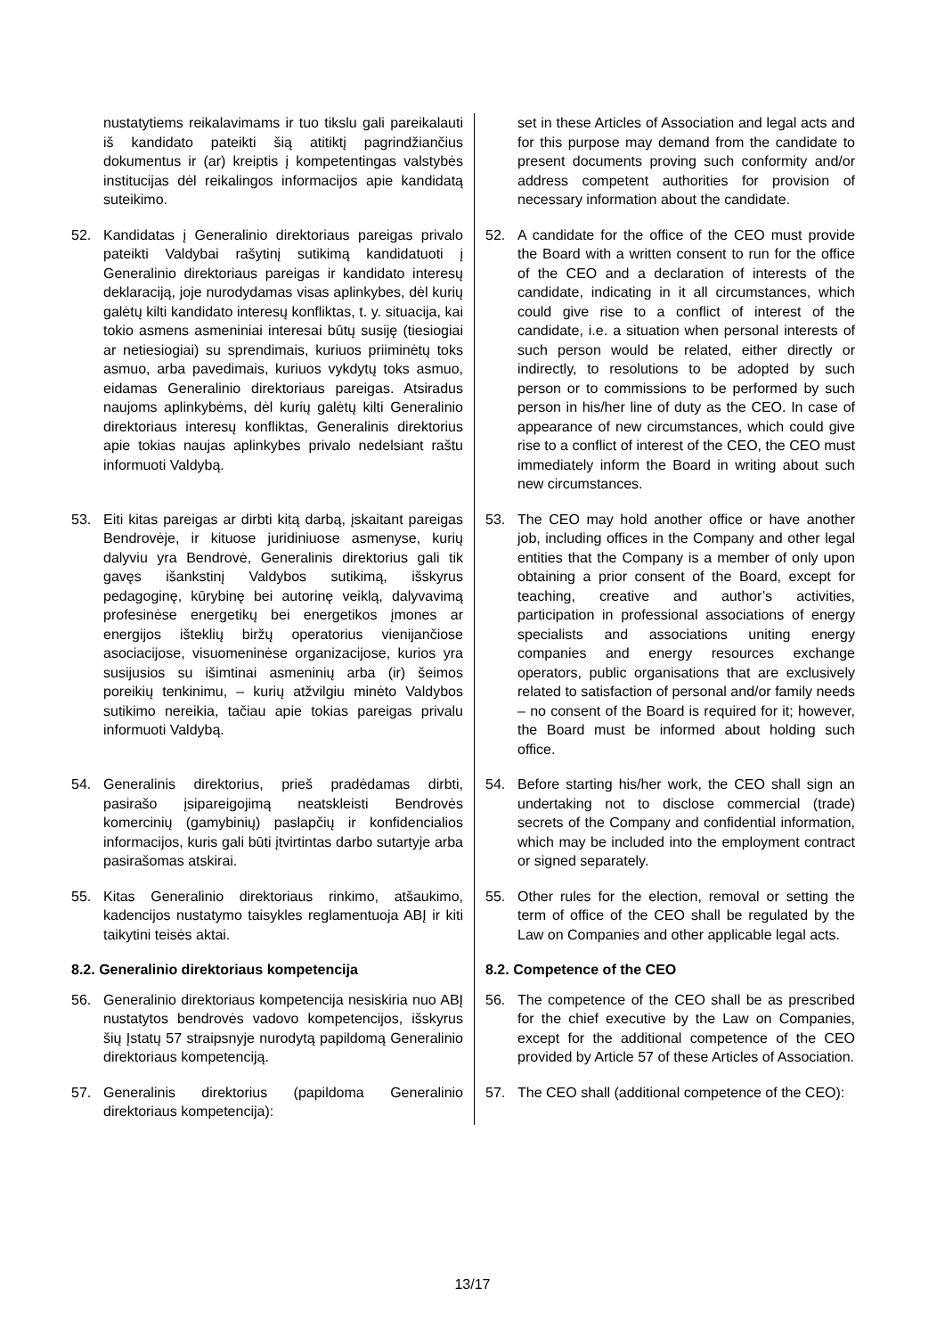| nustatytiems reikalavimams ir tuo tikslu gali pareikalauti iš kandidato pateikti šią atitiktį pagrindžiančius dokumentus ir (ar) kreiptis į kompetentingas valstybės institucijas dėl reikalingos informacijos apie kandidatą suteikimo. | set in these Articles of Association and legal acts and for this purpose may demand from the candidate to present documents proving such conformity and/or address competent authorities for provision of necessary information about the candidate. |
| 52. Kandidatas į Generalinio direktoriaus pareigas privalo pateikti Valdybai rašytinį sutikimą kandidatuoti į Generalinio direktoriaus pareigas ir kandidato interesų deklaraciją, joje nurodydamas visas aplinkybes, dėl kurių galėtų kilti kandidato interesų konfliktas, t. y. situacija, kai tokio asmens asmeniniai interesai būtų susiję (tiesiogiai ar netiesiogiai) su sprendimais, kuriuos priiminėtų toks asmuo, arba pavedimais, kuriuos vykdytų toks asmuo, eidamas Generalinio direktoriaus pareigas. Atsiradus naujoms aplinkybėms, dėl kurių galėtų kilti Generalinio direktoriaus interesų konfliktas, Generalinis direktorius apie tokias naujas aplinkybes privalo nedelsiant raštu informuoti Valdybą. | 52. A candidate for the office of the CEO must provide the Board with a written consent to run for the office of the CEO and a declaration of interests of the candidate, indicating in it all circumstances, which could give rise to a conflict of interest of the candidate, i.e. a situation when personal interests of such person would be related, either directly or indirectly, to resolutions to be adopted by such person or to commissions to be performed by such person in his/her line of duty as the CEO. In case of appearance of new circumstances, which could give rise to a conflict of interest of the CEO, the CEO must immediately inform the Board in writing about such new circumstances. |
| 53. Eiti kitas pareigas ar dirbti kitą darbą, įskaitant pareigas Bendrovėje, ir kituose juridiniuose asmenyse, kurių dalyviu yra Bendrovė, Generalinis direktorius gali tik gavęs išankstinį Valdybos sutikimą, išskyrus pedagoginę, kūrybinę bei autorinę veiklą, dalyvavimą profesinėse energetikų bei energetikos įmones ar energijos išteklių biržų operatorius vienijančiose asociacijose, visuomeninėse organizacijose, kurios yra susijusios su išimtinai asmeninių arba (ir) šeimos poreikių tenkinimu, – kurių atžvilgiu minėto Valdybos sutikimo nereikia, tačiau apie tokias pareigas privalu informuoti Valdybą. | 53. The CEO may hold another office or have another job, including offices in the Company and other legal entities that the Company is a member of only upon obtaining a prior consent of the Board, except for teaching, creative and author’s activities, participation in professional associations of energy specialists and associations uniting energy companies and energy resources exchange operators, public organisations that are exclusively related to satisfaction of personal and/or family needs – no consent of the Board is required for it; however, the Board must be informed about holding such office. |
| 54. Generalinis direktorius, prieš pradėdamas dirbti, pasirašo įsipareigojimą neatskleisti Bendrovės komercinių (gamybinių) paslapčių ir konfidencialios informacijos, kuris gali būti įtvirtintas darbo sutartyje arba pasirašomas atskirai. | 54. Before starting his/her work, the CEO shall sign an undertaking not to disclose commercial (trade) secrets of the Company and confidential information, which may be included into the employment contract or signed separately. |
| 55. Kitas Generalinio direktoriaus rinkimo, atšaukimo, kadencijos nustatymo taisykles reglamentuoja ABĮ ir kiti taikytini teisės aktai. | 55. Other rules for the election, removal or setting the term of office of the CEO shall be regulated by the Law on Companies and other applicable legal acts. |
| 8.2. Generalinio direktoriaus kompetencija | 8.2. Competence of the CEO |
| 56. Generalinio direktoriaus kompetencija nesiskiria nuo ABĮ nustatytos bendrovės vadovo kompetencijos, išskyrus šių Įstatų 57 straipsnyje nurodytą papildomą Generalinio direktoriaus kompetenciją. | 56. The competence of the CEO shall be as prescribed for the chief executive by the Law on Companies, except for the additional competence of the CEO provided by Article 57 of these Articles of Association. |
| 57. Generalinis direktorius (papildoma Generalinio direktoriaus kompetencija): | 57. The CEO shall (additional competence of the CEO): |
13/17